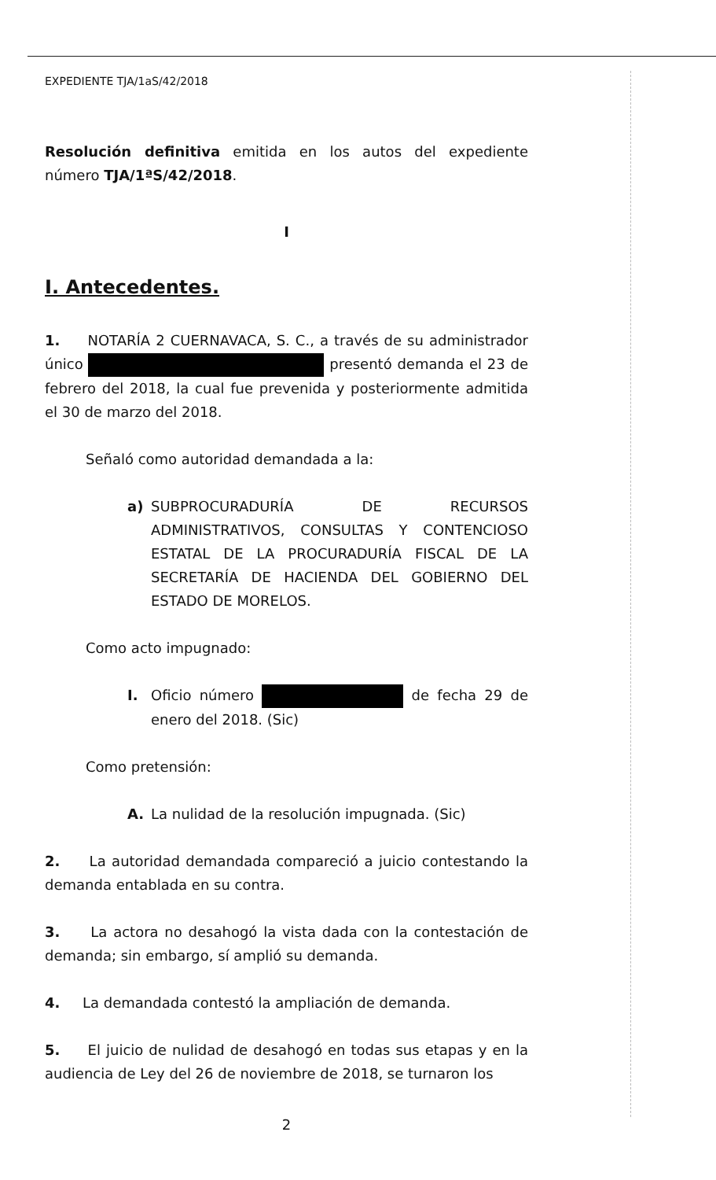EXPEDIENTE TJA/1aS/42/2018
Resolución definitiva emitida en los autos del expediente número TJA/1ªS/42/2018.
I
I. Antecedentes.
1. NOTARÍA 2 CUERNAVACA, S. C., a través de su administrador único presentó demanda el 23 de febrero del 2018, la cual fue prevenida y posteriormente admitida el 30 de marzo del 2018.
Señaló como autoridad demandada a la:
a) SUBPROCURADURÍA DE RECURSOS ADMINISTRATIVOS, CONSULTAS Y CONTENCIOSO ESTATAL DE LA PROCURADURÍA FISCAL DE LA SECRETARÍA DE HACIENDA DEL GOBIERNO DEL ESTADO DE MORELOS.
Como acto impugnado:
I. Oficio número de fecha 29 de enero del 2018. (Sic)
Como pretensión:
A. La nulidad de la resolución impugnada. (Sic)
2. La autoridad demandada compareció a juicio contestando la demanda entablada en su contra.
3. La actora no desahogó la vista dada con la contestación de demanda; sin embargo, sí amplió su demanda.
4. La demandada contestó la ampliación de demanda.
5. El juicio de nulidad de desahogó en todas sus etapas y en la audiencia de Ley del 26 de noviembre de 2018, se turnaron los
2